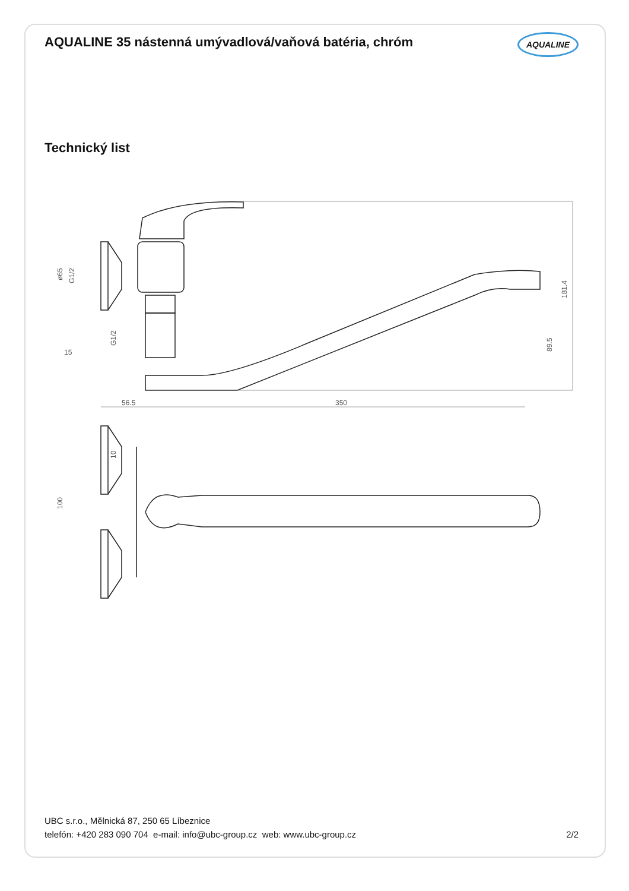AQUALINE 35 nástenná umývadlová/vaňová batéria, chróm AQUALINE
Technický list
56.5
350
15
181.4
89.5
ø65
G1/2
G1/2
10
100
UBC s.r.o., Mělnická 87, 250 65 Líbeznice
telefón: +420 283 090 704 e-mail: info@ubc-group.cz web: www.ubc-group.cz 2/2